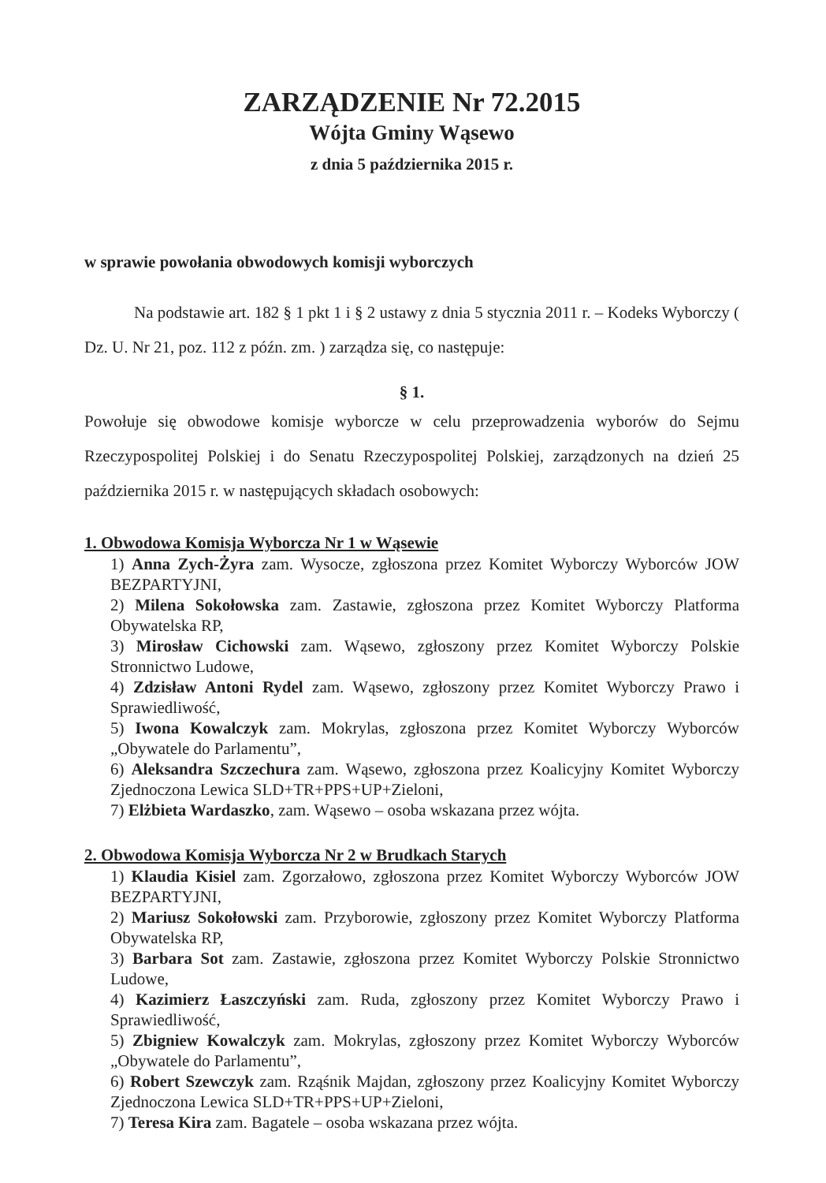ZARZĄDZENIE Nr 72.2015
Wójta Gminy Wąsewo
z dnia 5 października 2015 r.
w sprawie powołania obwodowych komisji wyborczych
Na podstawie art. 182 § 1 pkt 1 i § 2 ustawy z dnia 5 stycznia 2011 r. – Kodeks Wyborczy ( Dz. U. Nr 21, poz. 112 z późn. zm. ) zarządza się, co następuje:
§ 1.
Powołuje się obwodowe komisje wyborcze w celu przeprowadzenia wyborów do Sejmu Rzeczypospolitej Polskiej i do Senatu Rzeczypospolitej Polskiej, zarządzonych na dzień 25 października 2015 r. w następujących składach osobowych:
1. Obwodowa Komisja Wyborcza Nr 1 w Wąsewie
1) Anna Zych-Żyra zam. Wysocze, zgłoszona przez Komitet Wyborczy Wyborców JOW BEZPARTYJNI,
2) Milena Sokołowska zam. Zastawie, zgłoszona przez Komitet Wyborczy Platforma Obywatelska RP,
3) Mirosław Cichowski zam. Wąsewo, zgłoszony przez Komitet Wyborczy Polskie Stronnictwo Ludowe,
4) Zdzisław Antoni Rydel zam. Wąsewo, zgłoszony przez Komitet Wyborczy Prawo i Sprawiedliwość,
5) Iwona Kowalczyk zam. Mokrylas, zgłoszona przez Komitet Wyborczy Wyborców „Obywatele do Parlamentu”,
6) Aleksandra Szczechura zam. Wąsewo, zgłoszona przez Koalicyjny Komitet Wyborczy Zjednoczona Lewica SLD+TR+PPS+UP+Zieloni,
7) Elżbieta Wardaszko, zam. Wąsewo – osoba wskazana przez wójta.
2. Obwodowa Komisja Wyborcza Nr 2 w Brudkach Starych
1) Klaudia Kisiel zam. Zgorzałowo, zgłoszona przez Komitet Wyborczy Wyborców JOW BEZPARTYJNI,
2) Mariusz Sokołowski zam. Przyborowie, zgłoszony przez Komitet Wyborczy Platforma Obywatelska RP,
3) Barbara Sot zam. Zastawie, zgłoszona przez Komitet Wyborczy Polskie Stronnictwo Ludowe,
4) Kazimierz Łaszczyński zam. Ruda, zgłoszony przez Komitet Wyborczy Prawo i Sprawiedliwość,
5) Zbigniew Kowalczyk zam. Mokrylas, zgłoszony przez Komitet Wyborczy Wyborców „Obywatele do Parlamentu”,
6) Robert Szewczyk zam. Rząśnik Majdan, zgłoszony przez Koalicyjny Komitet Wyborczy Zjednoczona Lewica SLD+TR+PPS+UP+Zieloni,
7) Teresa Kira zam. Bagatele – osoba wskazana przez wójta.